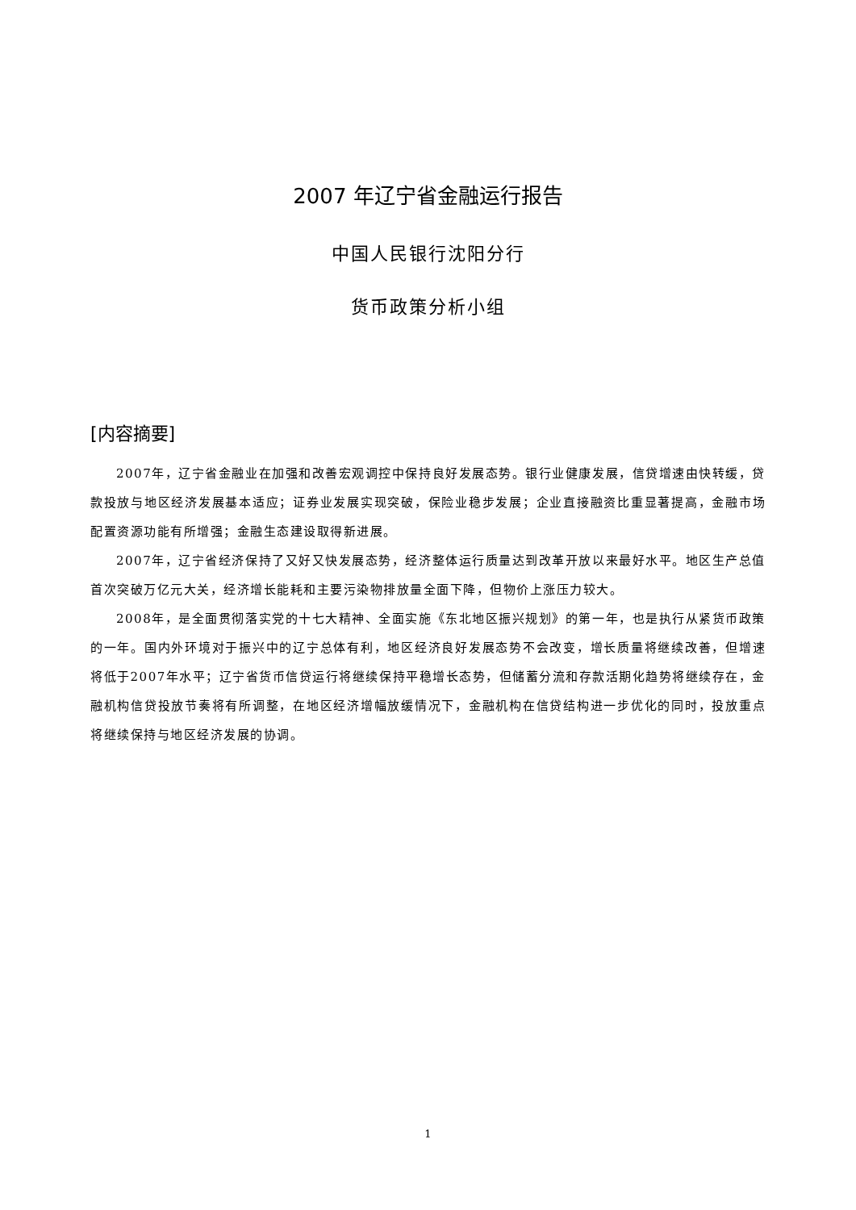2007 年辽宁省金融运行报告
中国人民银行沈阳分行
货币政策分析小组
[内容摘要]
2007年，辽宁省金融业在加强和改善宏观调控中保持良好发展态势。银行业健康发展，信贷增速由快转缓，贷款投放与地区经济发展基本适应；证券业发展实现突破，保险业稳步发展；企业直接融资比重显著提高，金融市场配置资源功能有所增强；金融生态建设取得新进展。
2007年，辽宁省经济保持了又好又快发展态势，经济整体运行质量达到改革开放以来最好水平。地区生产总值首次突破万亿元大关，经济增长能耗和主要污染物排放量全面下降，但物价上涨压力较大。
2008年，是全面贯彻落实党的十七大精神、全面实施《东北地区振兴规划》的第一年，也是执行从紧货币政策的一年。国内外环境对于振兴中的辽宁总体有利，地区经济良好发展态势不会改变，增长质量将继续改善，但增速将低于2007年水平；辽宁省货币信贷运行将继续保持平稳增长态势，但储蓄分流和存款活期化趋势将继续存在，金融机构信贷投放节奏将有所调整，在地区经济增幅放缓情况下，金融机构在信贷结构进一步优化的同时，投放重点将继续保持与地区经济发展的协调。
1